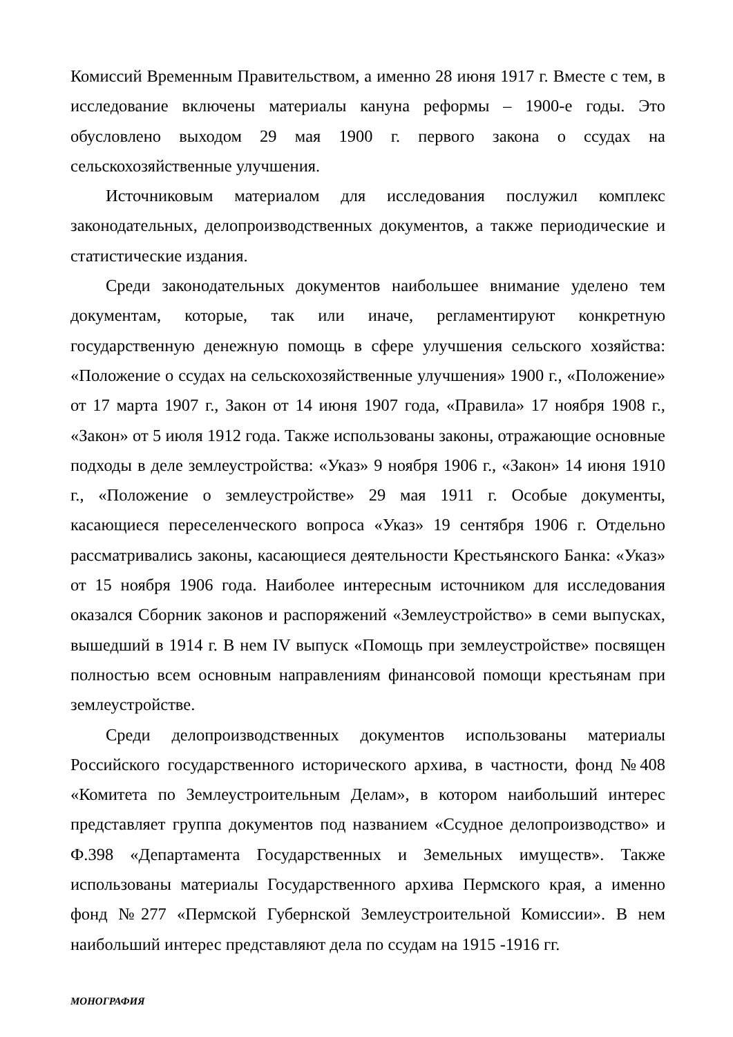Комиссий Временным Правительством, а именно 28 июня 1917 г. Вместе с тем, в исследование включены материалы кануна реформы – 1900-е годы. Это обусловлено выходом 29 мая 1900 г. первого закона о ссудах на сельскохозяйственные улучшения.
Источниковым материалом для исследования послужил комплекс законодательных, делопроизводственных документов, а также периодические и статистические издания.
Среди законодательных документов наибольшее внимание уделено тем документам, которые, так или иначе, регламентируют конкретную государственную денежную помощь в сфере улучшения сельского хозяйства: «Положение о ссудах на сельскохозяйственные улучшения» 1900 г., «Положение» от 17 марта 1907 г., Закон от 14 июня 1907 года, «Правила» 17 ноября 1908 г., «Закон» от 5 июля 1912 года. Также использованы законы, отражающие основные подходы в деле землеустройства: «Указ» 9 ноября 1906 г., «Закон» 14 июня 1910 г., «Положение о землеустройстве» 29 мая 1911 г. Особые документы, касающиеся переселенческого вопроса «Указ» 19 сентября 1906 г. Отдельно рассматривались законы, касающиеся деятельности Крестьянского Банка: «Указ» от 15 ноября 1906 года. Наиболее интересным источником для исследования оказался Сборник законов и распоряжений «Землеустройство» в семи выпусках, вышедший в 1914 г. В нем IV выпуск «Помощь при землеустройстве» посвящен полностью всем основным направлениям финансовой помощи крестьянам при землеустройстве.
Среди делопроизводственных документов использованы материалы Российского государственного исторического архива, в частности, фонд №408 «Комитета по Землеустроительным Делам», в котором наибольший интерес представляет группа документов под названием «Ссудное делопроизводство» и Ф.398 «Департамента Государственных и Земельных имуществ». Также использованы материалы Государственного архива Пермского края, а именно фонд №277 «Пермской Губернской Землеустроительной Комиссии». В нем наибольший интерес представляют дела по ссудам на 1915 -1916 гг.
МОНОГРАФИЯ